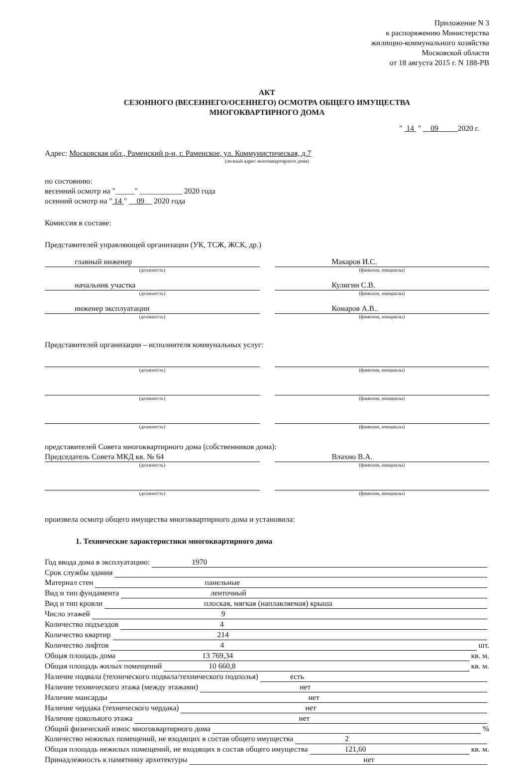Приложение N 3
к распоряжению Министерства
жилищно-коммунального хозяйства
Московской области
от 18 августа 2015 г. N 188-РВ
АКТ
СЕЗОННОГО (ВЕСЕННЕГО/ОСЕННЕГО) ОСМОТРА ОБЩЕГО ИМУЩЕСТВА
МНОГОКВАРТИРНОГО ДОМА
" 14 " 09 2020 г.
Адрес: Московская обл., Раменский р-н, г. Раменское, ул. Коммунистическая, д.7
(полный адрес многоквартирного дома)
по состоянию:
весенний осмотр на "_____" ___________ 2020 года
осенний осмотр на " 14 " 09 2020 года
Комиссия в составе:
Представителей управляющей организации (УК, ТСЖ, ЖСК, др.)
главный инженер
(должность)
Макаров И.С.
(фамилия, инициалы)
начальник участка
(должность)
Кулигин С.В.
(фамилия, инициалы)
инженер эксплуатации
(должность)
Комаров А.В..
(фамилия, инициалы)
Представителей организации – исполнителя коммунальных услуг:
(должность) (фамилия, инициалы)
(должность) (фамилия, инициалы)
(должность) (фамилия, инициалы)
представителей Совета многоквартирного дома (собственников дома):
Председатель Совета МКД кв. № 64
(должность)
Влахно В.А.
(фамилия, инициалы)
(должность) (фамилия, инициалы)
произвела осмотр общего имущества многоквартирного дома и установила:
1. Технические характеристики многоквартирного дома
Год ввода дома в эксплуатацию: 1970
Срок службы здания
Материал стен панельные
Вид и тип фундамента ленточный
Вид и тип кровли плоская, мягкая (наплавляемая) крыша
Число этажей 9
Количество подъездов 4
Количество квартир 214
Количество лифтов 4 шт.
Общая площадь дома 13 769,34 кв. м.
Общая площадь жилых помещений 10 660,8 кв. м.
Наличие подвала (технического подвала/технического подполья) есть
Наличие технического этажа (между этажами) нет
Наличие мансарды нет
Наличие чердака (технического чердака) нет
Наличие цоколького этажа нет
Общий физический износ многоквартирного дома %
Количество нежилых помещений, не входящих в состав общего имущества 2
Общая площадь нежилых помещений, не входящих в состав общего имущества 121,60 кв. м.
Принадлежность к памятнику архитектуры нет